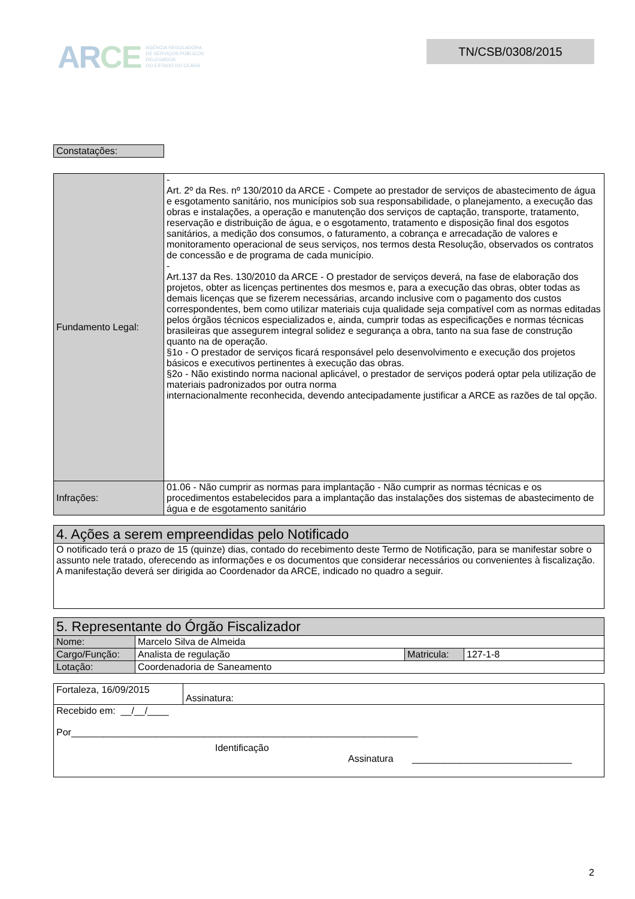ARCE AGÊNCIA REGULADORA
DE SERVIÇOS PÚBLICOS
DELEGADOS
DO ESTADO DO CEARÁ
TN/CSB/0308/2015
| Constatações: |
| Fundamento Legal: | - Art. 2º da Res. nº 130/2010 da ARCE - Compete ao prestador de serviços de abastecimento de água e esgotamento sanitário, nos municípios sob sua responsabilidade, o planejamento, a execução das obras e instalações, a operação e manutenção dos serviços de captação, transporte, tratamento, reservação e distribuição de água, e o esgotamento, tratamento e disposição final dos esgotos sanitários, a medição dos consumos, o faturamento, a cobrança e arrecadação de valores e monitoramento operacional de seus serviços, nos termos desta Resolução, observados os contratos de concessão e de programa de cada município. - Art.137 da Res. 130/2010 da ARCE - O prestador de serviços deverá, na fase de elaboração dos projetos, obter as licenças pertinentes dos mesmos e, para a execução das obras, obter todas as demais licenças que se fizerem necessárias, arcando inclusive com o pagamento dos custos correspondentes, bem como utilizar materiais cuja qualidade seja compatível com as normas editadas pelos órgãos técnicos especializados e, ainda, cumprir todas as especificações e normas técnicas brasileiras que assegurem integral solidez e segurança a obra, tanto na sua fase de construção quanto na de operação. §1o - O prestador de serviços ficará responsável pelo desenvolvimento e execução dos projetos básicos e executivos pertinentes à execução das obras. §2o - Não existindo norma nacional aplicável, o prestador de serviços poderá optar pela utilização de materiais padronizados por outra norma internacionalmente reconhecida, devendo antecipadamente justificar a ARCE as razões de tal opção. |
| Infrações: | 01.06 - Não cumprir as normas para implantação - Não cumprir as normas técnicas e os procedimentos estabelecidos para a implantação das instalações dos sistemas de abastecimento de água e de esgotamento sanitário |
| 4. Ações a serem empreendidas pelo Notificado |
| O notificado terá o prazo de 15 (quinze) dias, contado do recebimento deste Termo de Notificação, para se manifestar sobre o assunto nele tratado, oferecendo as informações e os documentos que considerar necessários ou convenientes à fiscalização. A manifestação deverá ser dirigida ao Coordenador da ARCE, indicado no quadro a seguir. |
| 5. Representante do Órgão Fiscalizador | | | |
| Nome: | Marcelo Silva de Almeida | | |
| Cargo/Função: | Analista de regulação | Matricula: | 127-1-8 |
| Lotação: | Coordenadoria de Saneamento | | |
| Fortaleza, 16/09/2015 | Assinatura: |
| Recebido em: __/__/____ Por_________________________________________________________________ Identificação Assinatura ______________________________ | |
2